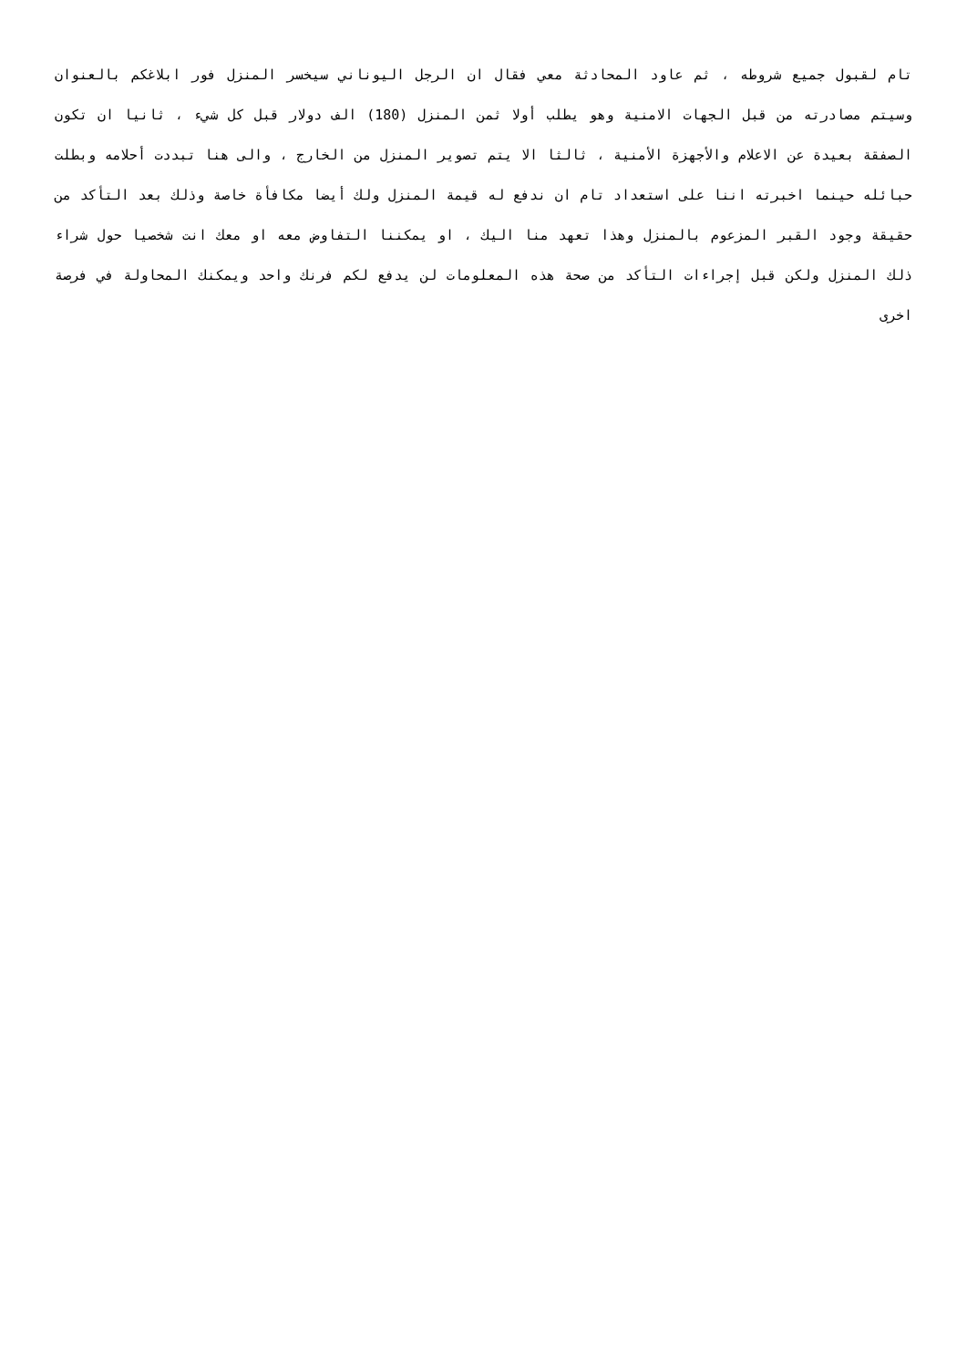تام لقبول جميع شروطه ، ثم عاود المحادثة معي فقال ان الرجل اليوناني سيخسر المنزل فور ابلاغكم بالعنوان وسيتم مصادرته من قبل الجهات الامنية وهو يطلب أولا ثمن المنزل (180) الف دولار قبل كل شيء ، ثانيا ان تكون الصفقة بعيدة عن الاعلام والأجهزة الأمنية ، ثالثا الا يتم تصوير المنزل من الخارج ، والى هنا تبددت أحلامه وبطلت حبائله حينما اخبرته اننا على استعداد تام ان ندفع له قيمة المنزل ولك أيضا مكافأة خاصة وذلك بعد التأكد من حقيقة وجود القبر المزعوم بالمنزل وهذا تعهد منا اليك ، او يمكننا التفاوض معه او معك انت شخصيا حول شراء ذلك المنزل ولكن قبل إجراءات التأكد من صحة هذه المعلومات لن يدفع لكم فرنك واحد ويمكنك المحاولة في فرصة اخرى